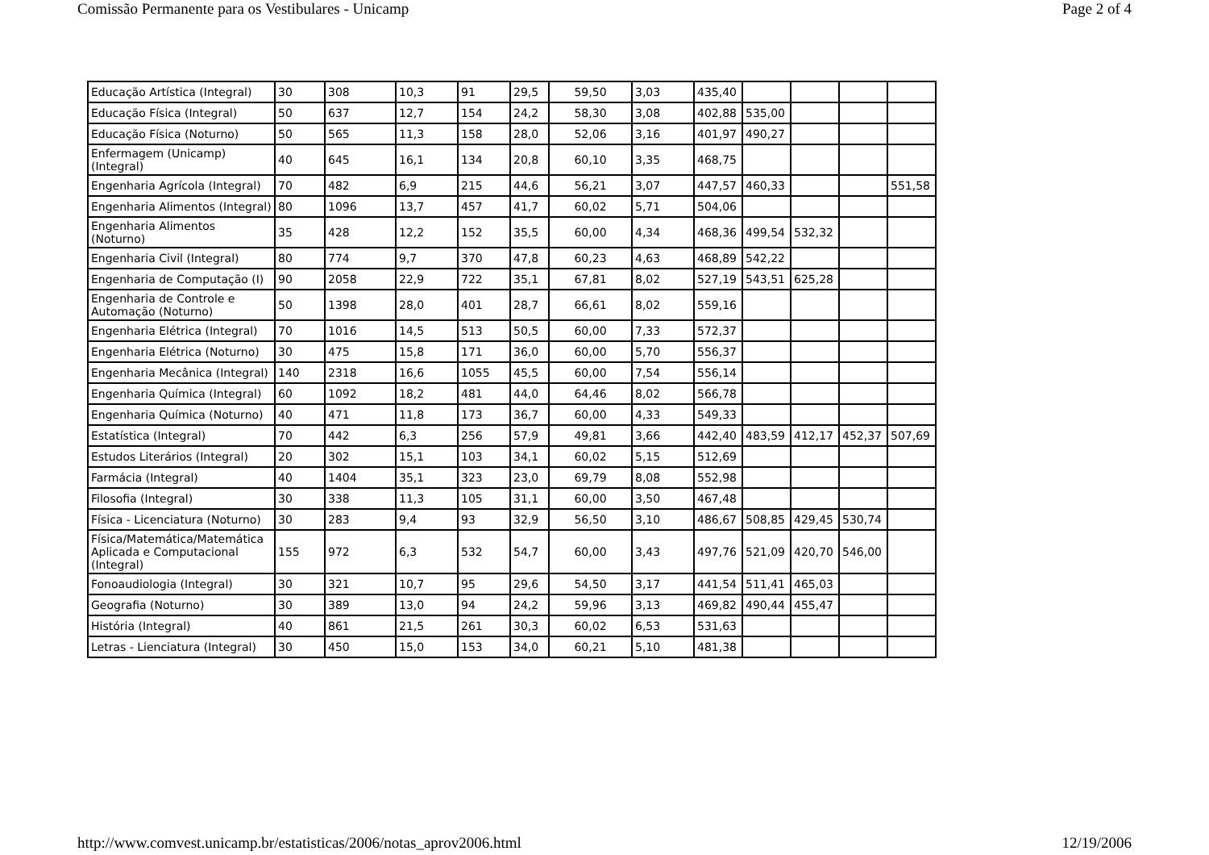Comissão Permanente para os Vestibulares - Unicamp Page 2 of 4
| Educação Artística (Integral) | 30 | 308 | 10,3 | 91 | 29,5 | 59,50 | 3,03 | 435,40 | | | | |
| Educação Física (Integral) | 50 | 637 | 12,7 | 154 | 24,2 | 58,30 | 3,08 | 402,88 | 535,00 | | | |
| Educação Física (Noturno) | 50 | 565 | 11,3 | 158 | 28,0 | 52,06 | 3,16 | 401,97 | 490,27 | | | |
| Enfermagem (Unicamp) (Integral) | 40 | 645 | 16,1 | 134 | 20,8 | 60,10 | 3,35 | 468,75 | | | | |
| Engenharia Agrícola (Integral) | 70 | 482 | 6,9 | 215 | 44,6 | 56,21 | 3,07 | 447,57 | 460,33 | | | 551,58 |
| Engenharia Alimentos (Integral) | 80 | 1096 | 13,7 | 457 | 41,7 | 60,02 | 5,71 | 504,06 | | | | |
| Engenharia Alimentos (Noturno) | 35 | 428 | 12,2 | 152 | 35,5 | 60,00 | 4,34 | 468,36 | 499,54 | 532,32 | | |
| Engenharia Civil (Integral) | 80 | 774 | 9,7 | 370 | 47,8 | 60,23 | 4,63 | 468,89 | 542,22 | | | |
| Engenharia de Computação (I) | 90 | 2058 | 22,9 | 722 | 35,1 | 67,81 | 8,02 | 527,19 | 543,51 | 625,28 | | |
| Engenharia de Controle e Automação (Noturno) | 50 | 1398 | 28,0 | 401 | 28,7 | 66,61 | 8,02 | 559,16 | | | | |
| Engenharia Elétrica (Integral) | 70 | 1016 | 14,5 | 513 | 50,5 | 60,00 | 7,33 | 572,37 | | | | |
| Engenharia Elétrica (Noturno) | 30 | 475 | 15,8 | 171 | 36,0 | 60,00 | 5,70 | 556,37 | | | | |
| Engenharia Mecânica (Integral) | 140 | 2318 | 16,6 | 1055 | 45,5 | 60,00 | 7,54 | 556,14 | | | | |
| Engenharia Química (Integral) | 60 | 1092 | 18,2 | 481 | 44,0 | 64,46 | 8,02 | 566,78 | | | | |
| Engenharia Química (Noturno) | 40 | 471 | 11,8 | 173 | 36,7 | 60,00 | 4,33 | 549,33 | | | | |
| Estatística (Integral) | 70 | 442 | 6,3 | 256 | 57,9 | 49,81 | 3,66 | 442,40 | 483,59 | 412,17 | 452,37 | 507,69 |
| Estudos Literários (Integral) | 20 | 302 | 15,1 | 103 | 34,1 | 60,02 | 5,15 | 512,69 | | | | |
| Farmácia (Integral) | 40 | 1404 | 35,1 | 323 | 23,0 | 69,79 | 8,08 | 552,98 | | | | |
| Filosofia (Integral) | 30 | 338 | 11,3 | 105 | 31,1 | 60,00 | 3,50 | 467,48 | | | | |
| Física - Licenciatura (Noturno) | 30 | 283 | 9,4 | 93 | 32,9 | 56,50 | 3,10 | 486,67 | 508,85 | 429,45 | 530,74 | |
| Física/Matemática/Matemática Aplicada e Computacional (Integral) | 155 | 972 | 6,3 | 532 | 54,7 | 60,00 | 3,43 | 497,76 | 521,09 | 420,70 | 546,00 | |
| Fonoaudiologia (Integral) | 30 | 321 | 10,7 | 95 | 29,6 | 54,50 | 3,17 | 441,54 | 511,41 | 465,03 | | |
| Geografia (Noturno) | 30 | 389 | 13,0 | 94 | 24,2 | 59,96 | 3,13 | 469,82 | 490,44 | 455,47 | | |
| História (Integral) | 40 | 861 | 21,5 | 261 | 30,3 | 60,02 | 6,53 | 531,63 | | | | |
| Letras - Lienciatura (Integral) | 30 | 450 | 15,0 | 153 | 34,0 | 60,21 | 5,10 | 481,38 | | | | |
http://www.comvest.unicamp.br/estatisticas/2006/notas_aprov2006.html 12/19/2006